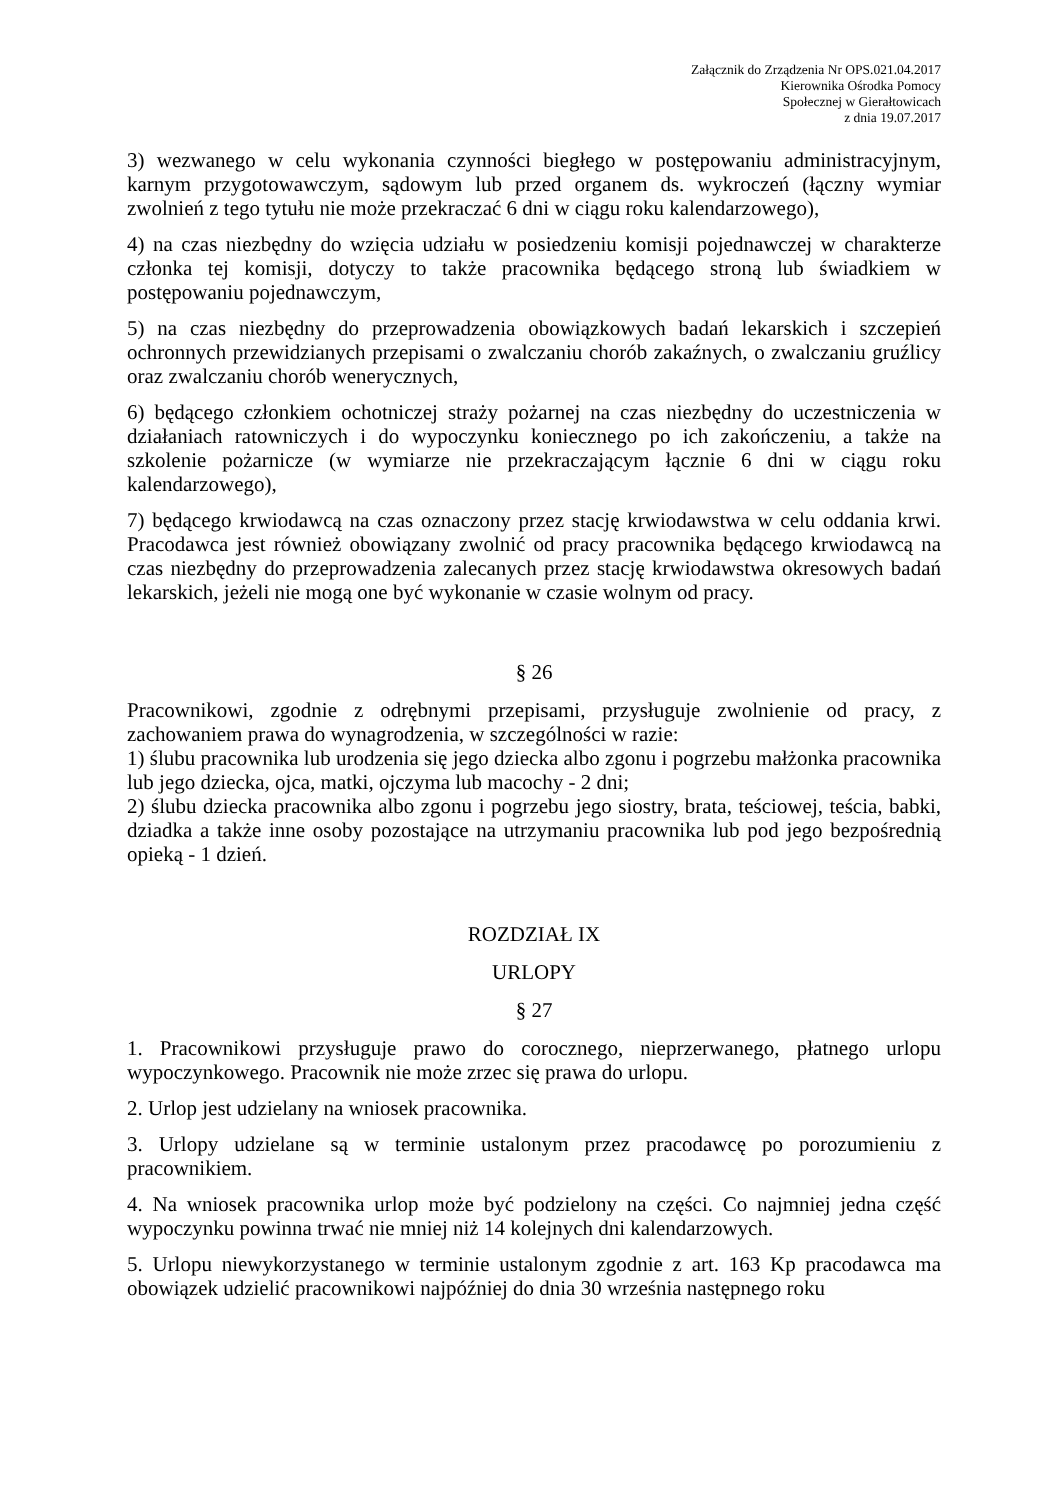Załącznik do Zrządzenia Nr OPS.021.04.2017
Kierownika Ośrodka Pomocy
Społecznej w Gierałtowicach
z dnia 19.07.2017
3) wezwanego w celu wykonania czynności biegłego w postępowaniu administracyjnym, karnym przygotowawczym, sądowym lub przed organem ds. wykroczeń (łączny wymiar zwolnień z tego tytułu nie może przekraczać 6 dni w ciągu roku kalendarzowego),
4) na czas niezbędny do wzięcia udziału w posiedzeniu komisji pojednawczej w charakterze członka tej komisji, dotyczy to także pracownika będącego stroną lub świadkiem w postępowaniu pojednawczym,
5) na czas niezbędny do przeprowadzenia obowiązkowych badań lekarskich i szczepień ochronnych przewidzianych przepisami o zwalczaniu chorób zakaźnych, o zwalczaniu gruźlicy oraz zwalczaniu chorób wenerycznych,
6) będącego członkiem ochotniczej straży pożarnej na czas niezbędny do uczestniczenia w działaniach ratowniczych i do wypoczynku koniecznego po ich zakończeniu, a także na szkolenie pożarnicze (w wymiarze nie przekraczającym łącznie 6 dni w ciągu roku kalendarzowego),
7) będącego krwiodawcą na czas oznaczony przez stację krwiodawstwa w celu oddania krwi. Pracodawca jest również obowiązany zwolnić od pracy pracownika będącego krwiodawcą na czas niezbędny do przeprowadzenia zalecanych przez stację krwiodawstwa okresowych badań lekarskich, jeżeli nie mogą one być wykonanie w czasie wolnym od pracy.
§ 26
Pracownikowi, zgodnie z odrębnymi przepisami, przysługuje zwolnienie od pracy, z zachowaniem prawa do wynagrodzenia, w szczególności w razie:
1) ślubu pracownika lub urodzenia się jego dziecka albo zgonu i pogrzebu małżonka pracownika lub jego dziecka, ojca, matki, ojczyma lub macochy - 2 dni;
2) ślubu dziecka pracownika albo zgonu i pogrzebu jego siostry, brata, teściowej, teścia, babki, dziadka a także inne osoby pozostające na utrzymaniu pracownika lub pod jego bezpośrednią opieką - 1 dzień.
ROZDZIAŁ IX
URLOPY
§ 27
1. Pracownikowi przysługuje prawo do corocznego, nieprzerwanego, płatnego urlopu wypoczynkowego. Pracownik nie może zrzec się prawa do urlopu.
2. Urlop jest udzielany na wniosek pracownika.
3. Urlopy udzielane są w terminie ustalonym przez pracodawcę po porozumieniu z pracownikiem.
4. Na wniosek pracownika urlop może być podzielony na części. Co najmniej jedna część wypoczynku powinna trwać nie mniej niż 14 kolejnych dni kalendarzowych.
5. Urlopu niewykorzystanego w terminie ustalonym zgodnie z art. 163 Kp pracodawca ma obowiązek udzielić pracownikowi najpóźniej do dnia 30 września następnego roku